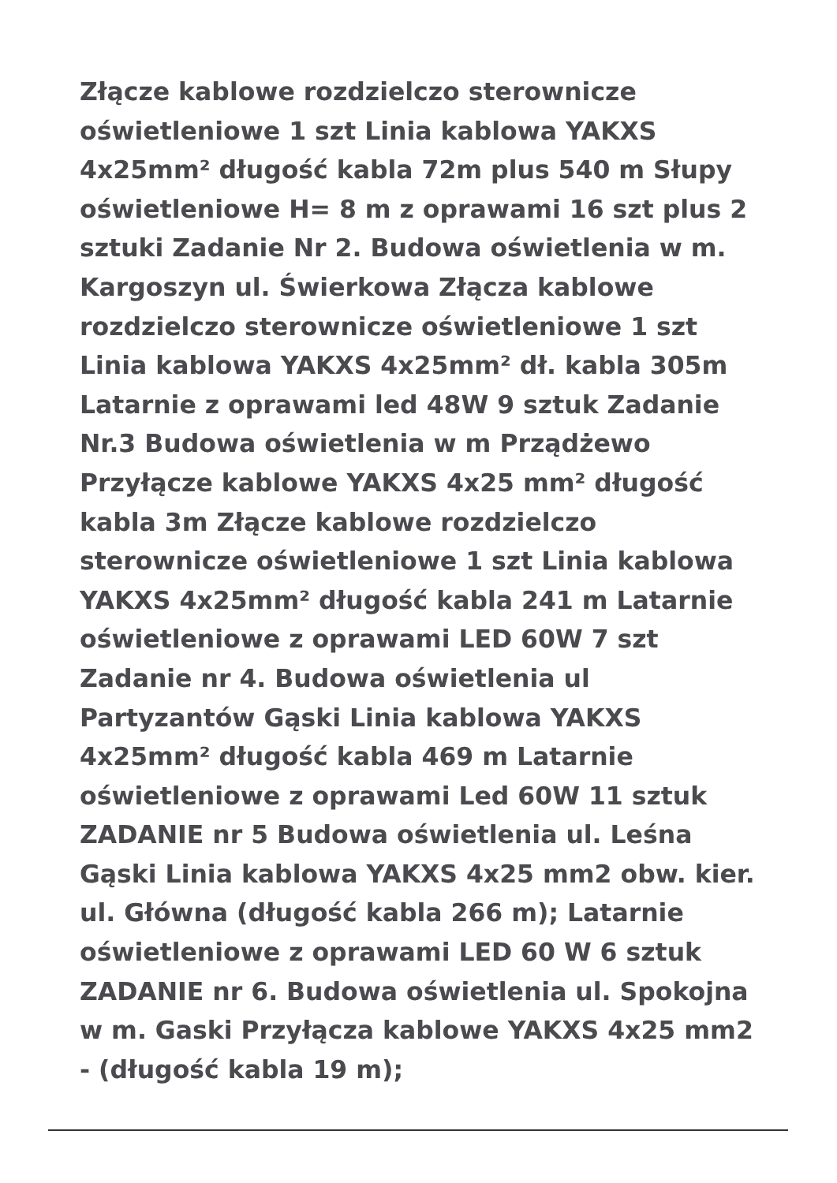Złącze kablowe rozdzielczo sterownicze oświetleniowe 1 szt Linia kablowa YAKXS 4x25mm² długość kabla 72m plus 540 m Słupy oświetleniowe H= 8 m z oprawami 16 szt plus 2 sztuki Zadanie Nr 2. Budowa oświetlenia w m. Kargoszyn ul. Świerkowa Złącza kablowe rozdzielczo sterownicze oświetleniowe 1 szt Linia kablowa YAKXS 4x25mm² dł. kabla 305m Latarnie z oprawami led 48W 9 sztuk Zadanie Nr.3 Budowa oświetlenia w m Prządżewo Przyłącze kablowe YAKXS 4x25 mm² długość kabla 3m Złącze kablowe rozdzielczo sterownicze oświetleniowe 1 szt Linia kablowa YAKXS 4x25mm² długość kabla 241 m Latarnie oświetleniowe z oprawami LED 60W 7 szt Zadanie nr 4. Budowa oświetlenia ul Partyzantów Gąski Linia kablowa YAKXS 4x25mm² długość kabla 469 m Latarnie oświetleniowe z oprawami Led 60W 11 sztuk ZADANIE nr 5 Budowa oświetlenia ul. Leśna Gąski Linia kablowa YAKXS 4x25 mm2 obw. kier. ul. Główna (długość kabla 266 m); Latarnie oświetleniowe z oprawami LED 60 W 6 sztuk ZADANIE nr 6. Budowa oświetlenia ul. Spokojna w m. Gaski Przyłącza kablowe YAKXS 4x25 mm2 - (długość kabla 19 m);